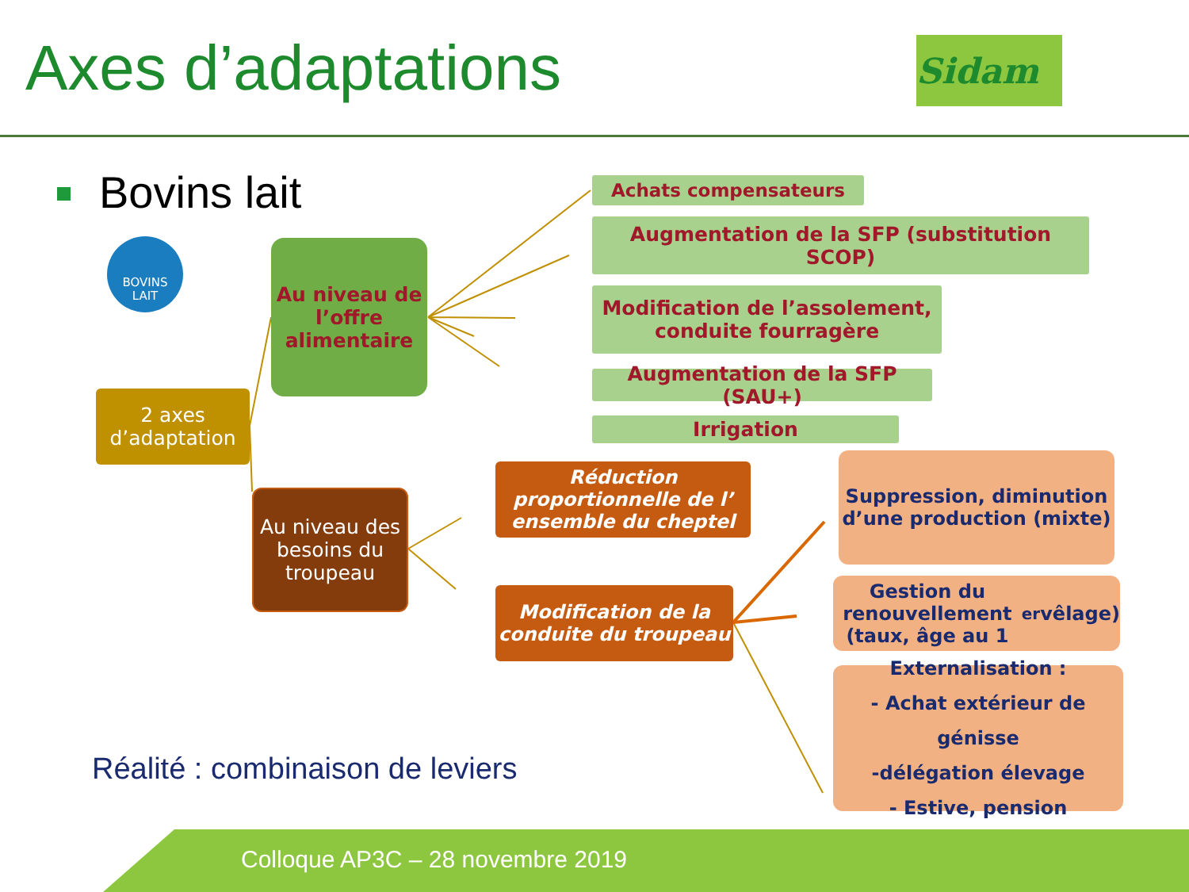Axes d’adaptations Sidam
Bovins lait
BOVINS
LAIT
Au niveau de l’offre alimentaire
2 axes d’adaptation
Au niveau des besoins du troupeau
Achats compensateurs
Augmentation de la SFP (substitution SCOP)
Modification de l’assolement, conduite fourragère
Augmentation de la SFP (SAU+)
Irrigation
Réduction proportionnelle de l’ ensemble du cheptel
Modification de la conduite du troupeau
Suppression, diminution d’une production (mixte)
Gestion du renouvellement (taux, âge au 1<sup>er</sup> vêlage)
Externalisation :
- Achat extérieur de génisse
-délégation élevage
- Estive, pension
Réalité : combinaison de leviers
Colloque AP3C – 28 novembre 2019